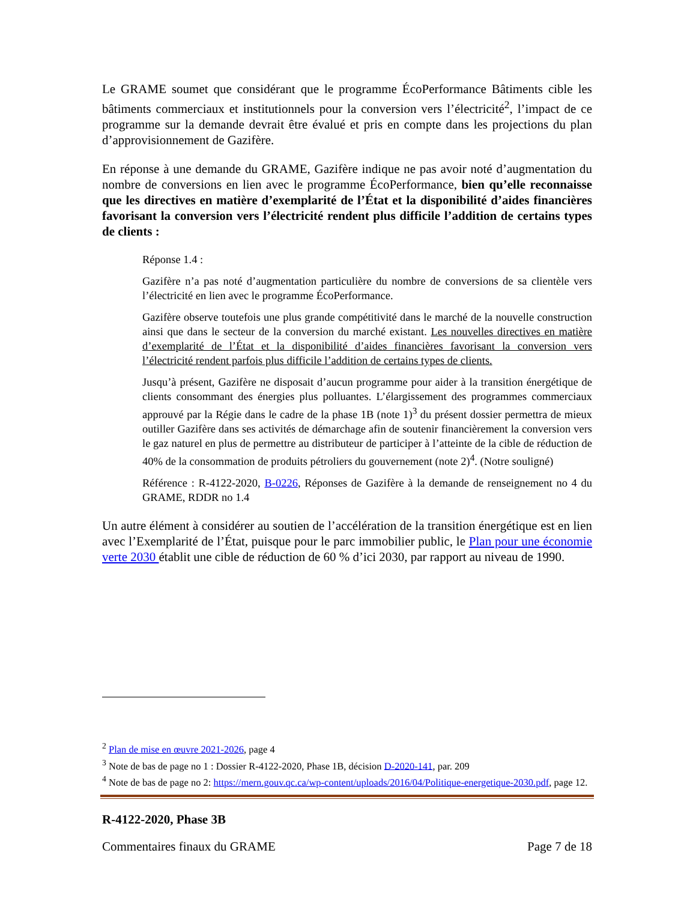Le GRAME soumet que considérant que le programme ÉcoPerformance Bâtiments cible les bâtiments commerciaux et institutionnels pour la conversion vers l’électricité<sup>2</sup>, l’impact de ce programme sur la demande devrait être évalué et pris en compte dans les projections du plan d’approvisionnement de Gazifère.
En réponse à une demande du GRAME, Gazifère indique ne pas avoir noté d’augmentation du nombre de conversions en lien avec le programme ÉcoPerformance, bien qu’elle reconnaisse que les directives en matière d’exemplarité de l’État et la disponibilité d’aides financières favorisant la conversion vers l’électricité rendent plus difficile l’addition de certains types de clients :
Réponse 1.4 :
Gazifère n’a pas noté d’augmentation particulière du nombre de conversions de sa clientèle vers l’électricité en lien avec le programme ÉcoPerformance.
Gazifère observe toutefois une plus grande compétitivité dans le marché de la nouvelle construction ainsi que dans le secteur de la conversion du marché existant. Les nouvelles directives en matière d’exemplarité de l’État et la disponibilité d’aides financières favorisant la conversion vers l’électricité rendent parfois plus difficile l’addition de certains types de clients.
Jusqu’à présent, Gazifère ne disposait d’aucun programme pour aider à la transition énergétique de clients consommant des énergies plus polluantes. L’élargissement des programmes commerciaux approuvé par la Régie dans le cadre de la phase 1B (note 1)<sup>3</sup> du présent dossier permettra de mieux outiller Gazifère dans ses activités de démarchage afin de soutenir financièrement la conversion vers le gaz naturel en plus de permettre au distributeur de participer à l’atteinte de la cible de réduction de 40% de la consommation de produits pétroliers du gouvernement (note 2)<sup>4</sup>. (Notre souligné)
Référence : R-4122-2020, B-0226, Réponses de Gazifère à la demande de renseignement no 4 du GRAME, RDDR no 1.4
Un autre élément à considérer au soutien de l’accélération de la transition énergétique est en lien avec l’Exemplarité de l’État, puisque pour le parc immobilier public, le Plan pour une économie verte 2030 établit une cible de réduction de 60 % d’ici 2030, par rapport au niveau de 1990.
<sup>2</sup> Plan de mise en œuvre 2021-2026, page 4
<sup>3</sup> Note de bas de page no 1 : Dossier R-4122-2020, Phase 1B, décision D-2020-141, par. 209
<sup>4</sup> Note de bas de page no 2: https://mern.gouv.qc.ca/wp-content/uploads/2016/04/Politique-energetique-2030.pdf, page 12.
R-4122-2020, Phase 3B
Commentaires finaux du GRAME Page 7 de 18